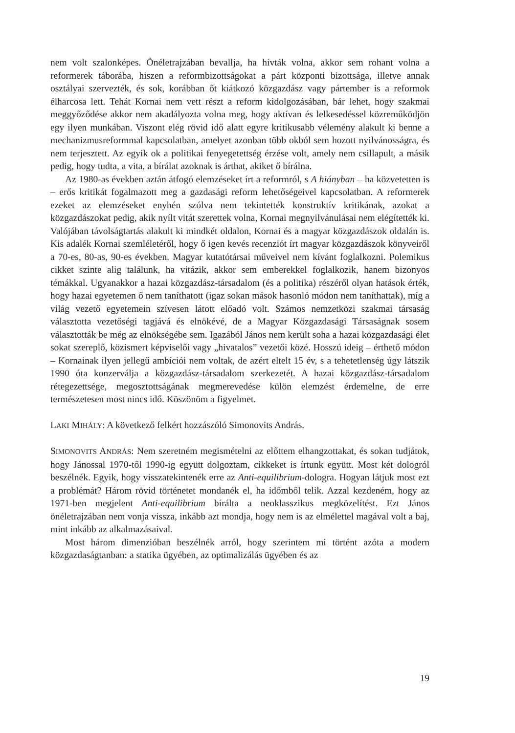nem volt szalonképes. Önéletrajzában bevallja, ha hívták volna, akkor sem rohant volna a reformerek táborába, hiszen a reformbizottságokat a párt központi bizottsága, illetve annak osztályai szervezték, és sok, korábban őt kiátkozó közgazdász vagy pártember is a reformok élharcosa lett. Tehát Kornai nem vett részt a reform kidolgozásában, bár lehet, hogy szakmai meggyőződése akkor nem akadályozta volna meg, hogy aktívan és lelkesedéssel közreműködjön egy ilyen munkában. Viszont elég rövid idő alatt egyre kritikusabb vélemény alakult ki benne a mechanizmusreformmal kapcsolatban, amelyet azonban több okból sem hozott nyilvánosságra, és nem terjesztett. Az egyik ok a politikai fenyegetettség érzése volt, amely nem csillapult, a másik pedig, hogy tudta, a vita, a bírálat azoknak is árthat, akiket ő bírálna.
Az 1980-as években aztán átfogó elemzéseket írt a reformról, s A hiányban – ha közvetetten is – erős kritikát fogalmazott meg a gazdasági reform lehetőségeivel kapcsolatban. A reformerek ezeket az elemzéseket enyhén szólva nem tekintették konstruktív kritikának, azokat a közgazdászokat pedig, akik nyílt vitát szerettek volna, Kornai megnyilvánulásai nem elégítették ki. Valójában távolságtartás alakult ki mindkét oldalon, Kornai és a magyar közgazdászok oldalán is. Kis adalék Kornai szemléletéről, hogy ő igen kevés recenziót írt magyar közgazdászok könyveiről a 70-es, 80-as, 90-es években. Magyar kutatótársai műveivel nem kívánt foglalkozni. Polemikus cikket szinte alig találunk, ha vitázik, akkor sem emberekkel foglalkozik, hanem bizonyos témákkal. Ugyanakkor a hazai közgazdász-társadalom (és a politika) részéről olyan hatások érték, hogy hazai egyetemen ő nem taníthatott (igaz sokan mások hasonló módon nem taníthattak), míg a világ vezető egyetemein szívesen látott előadó volt. Számos nemzetközi szakmai társaság választotta vezetőségi tagjává és elnökévé, de a Magyar Közgazdasági Társaságnak sosem választották be még az elnökségébe sem. Igazából János nem került soha a hazai közgazdasági élet sokat szereplő, közismert képviselői vagy „hivatalos” vezetői közé. Hosszú ideig – érthető módon – Kornainak ilyen jellegű ambíciói nem voltak, de azért eltelt 15 év, s a tehetetlenség úgy látszik 1990 óta konzerválja a közgazdász-társadalom szerkezetét. A hazai közgazdász-társadalom rétegezettsége, megosztottságának megmerevedése külön elemzést érdemelne, de erre természetesen most nincs idő. Köszönöm a figyelmet.
LAKI MIHÁLY: A következő felkért hozzászóló Simonovits András.
SIMONOVITS ANDRÁS: Nem szeretném megismételni az előttem elhangzottakat, és sokan tudjátok, hogy Jánossal 1970-től 1990-ig együtt dolgoztam, cikkeket is írtunk együtt. Most két dologról beszélnék. Egyik, hogy visszatekintenék erre az Anti-equilibrium-dologra. Hogyan látjuk most ezt a problémát? Három rövid történetet mondanék el, ha időmből telik. Azzal kezdeném, hogy az 1971-ben megjelent Anti-equilibrium bírálta a neoklasszikus megközelítést. Ezt János önéletrajzában nem vonja vissza, inkább azt mondja, hogy nem is az elmélettel magával volt a baj, mint inkább az alkalmazásaival.
Most három dimenzióban beszélnék arról, hogy szerintem mi történt azóta a modern közgazdaságtanban: a statika ügyében, az optimalizálás ügyében és az
19